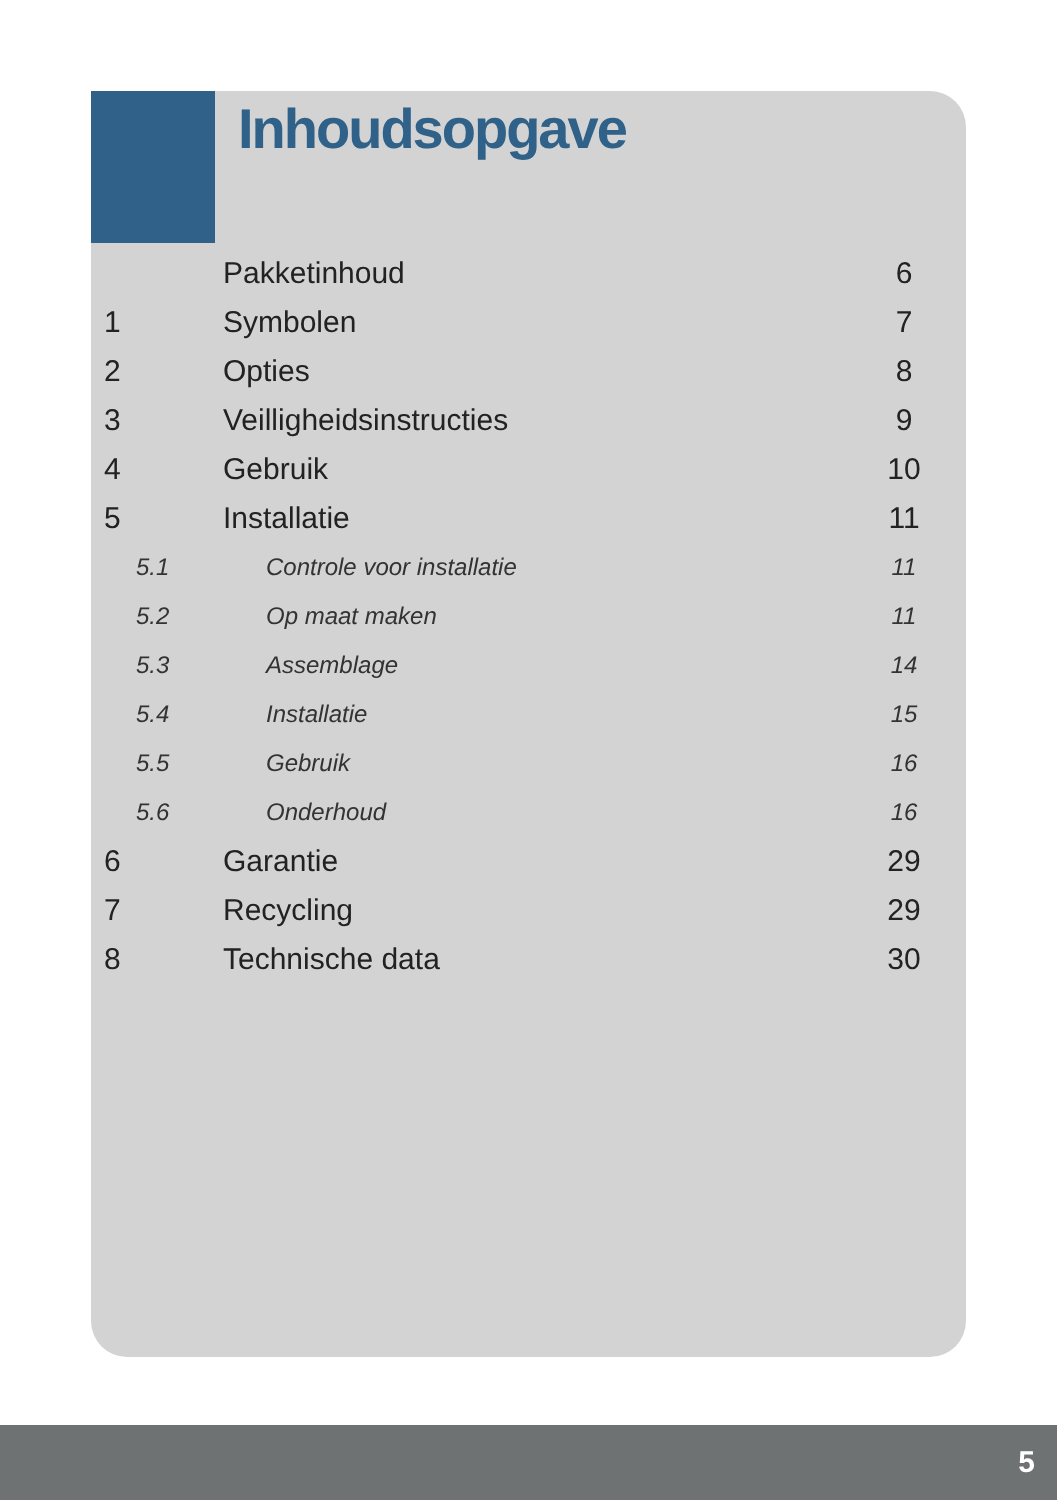Inhoudsopgave
| | Pakketinhoud | 6 |
| 1 | Symbolen | 7 |
| 2 | Opties | 8 |
| 3 | Veilligheidsinstructies | 9 |
| 4 | Gebruik | 10 |
| 5 | Installatie | 11 |
| 5.1 | Controle voor installatie | 11 |
| 5.2 | Op maat maken | 11 |
| 5.3 | Assemblage | 14 |
| 5.4 | Installatie | 15 |
| 5.5 | Gebruik | 16 |
| 5.6 | Onderhoud | 16 |
| 6 | Garantie | 29 |
| 7 | Recycling | 29 |
| 8 | Technische data | 30 |
5